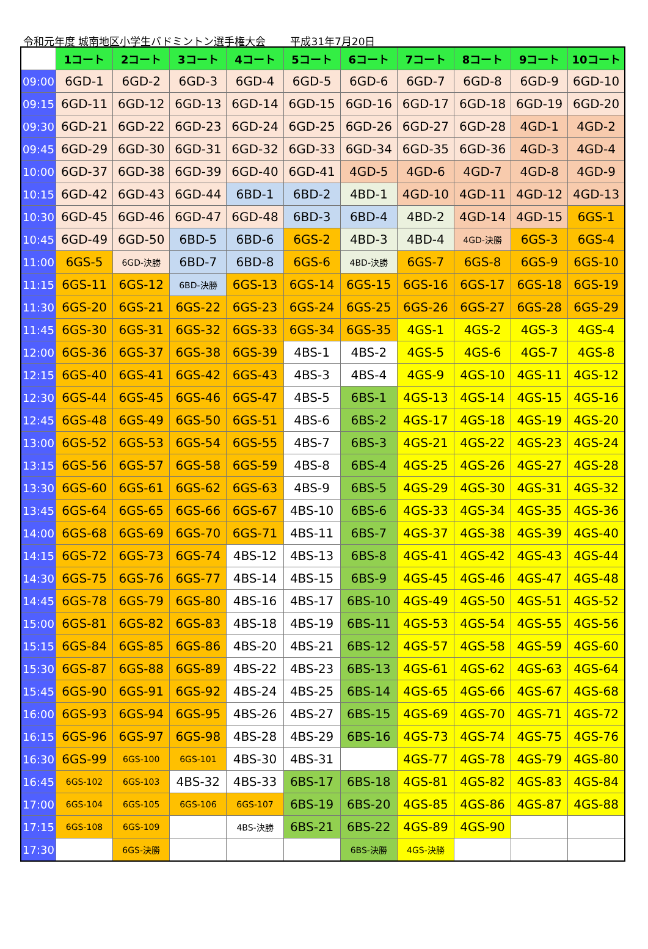令和元年度 城南地区小学生バドミントン選手権大会 平成31年7月20日
| | 1コート | 2コート | 3コート | 4コート | 5コート | 6コート | 7コート | 8コート | 9コート | 10コート |
| --- | --- | --- | --- | --- | --- | --- | --- | --- | --- | --- |
| 09:00 | 6GD-1 | 6GD-2 | 6GD-3 | 6GD-4 | 6GD-5 | 6GD-6 | 6GD-7 | 6GD-8 | 6GD-9 | 6GD-10 |
| 09:15 | 6GD-11 | 6GD-12 | 6GD-13 | 6GD-14 | 6GD-15 | 6GD-16 | 6GD-17 | 6GD-18 | 6GD-19 | 6GD-20 |
| 09:30 | 6GD-21 | 6GD-22 | 6GD-23 | 6GD-24 | 6GD-25 | 6GD-26 | 6GD-27 | 6GD-28 | 4GD-1 | 4GD-2 |
| 09:45 | 6GD-29 | 6GD-30 | 6GD-31 | 6GD-32 | 6GD-33 | 6GD-34 | 6GD-35 | 6GD-36 | 4GD-3 | 4GD-4 |
| 10:00 | 6GD-37 | 6GD-38 | 6GD-39 | 6GD-40 | 6GD-41 | 4GD-5 | 4GD-6 | 4GD-7 | 4GD-8 | 4GD-9 |
| 10:15 | 6GD-42 | 6GD-43 | 6GD-44 | 6BD-1 | 6BD-2 | 4BD-1 | 4GD-10 | 4GD-11 | 4GD-12 | 4GD-13 |
| 10:30 | 6GD-45 | 6GD-46 | 6GD-47 | 6GD-48 | 6BD-3 | 6BD-4 | 4BD-2 | 4GD-14 | 4GD-15 | 6GS-1 |
| 10:45 | 6GD-49 | 6GD-50 | 6BD-5 | 6BD-6 | 6GS-2 | 4BD-3 | 4BD-4 | 4GD-決勝 | 6GS-3 | 6GS-4 |
| 11:00 | 6GS-5 | 6GD-決勝 | 6BD-7 | 6BD-8 | 6GS-6 | 4BD-決勝 | 6GS-7 | 6GS-8 | 6GS-9 | 6GS-10 |
| 11:15 | 6GS-11 | 6GS-12 | 6BD-決勝 | 6GS-13 | 6GS-14 | 6GS-15 | 6GS-16 | 6GS-17 | 6GS-18 | 6GS-19 |
| 11:30 | 6GS-20 | 6GS-21 | 6GS-22 | 6GS-23 | 6GS-24 | 6GS-25 | 6GS-26 | 6GS-27 | 6GS-28 | 6GS-29 |
| 11:45 | 6GS-30 | 6GS-31 | 6GS-32 | 6GS-33 | 6GS-34 | 6GS-35 | 4GS-1 | 4GS-2 | 4GS-3 | 4GS-4 |
| 12:00 | 6GS-36 | 6GS-37 | 6GS-38 | 6GS-39 | 4BS-1 | 4BS-2 | 4GS-5 | 4GS-6 | 4GS-7 | 4GS-8 |
| 12:15 | 6GS-40 | 6GS-41 | 6GS-42 | 6GS-43 | 4BS-3 | 4BS-4 | 4GS-9 | 4GS-10 | 4GS-11 | 4GS-12 |
| 12:30 | 6GS-44 | 6GS-45 | 6GS-46 | 6GS-47 | 4BS-5 | 6BS-1 | 4GS-13 | 4GS-14 | 4GS-15 | 4GS-16 |
| 12:45 | 6GS-48 | 6GS-49 | 6GS-50 | 6GS-51 | 4BS-6 | 6BS-2 | 4GS-17 | 4GS-18 | 4GS-19 | 4GS-20 |
| 13:00 | 6GS-52 | 6GS-53 | 6GS-54 | 6GS-55 | 4BS-7 | 6BS-3 | 4GS-21 | 4GS-22 | 4GS-23 | 4GS-24 |
| 13:15 | 6GS-56 | 6GS-57 | 6GS-58 | 6GS-59 | 4BS-8 | 6BS-4 | 4GS-25 | 4GS-26 | 4GS-27 | 4GS-28 |
| 13:30 | 6GS-60 | 6GS-61 | 6GS-62 | 6GS-63 | 4BS-9 | 6BS-5 | 4GS-29 | 4GS-30 | 4GS-31 | 4GS-32 |
| 13:45 | 6GS-64 | 6GS-65 | 6GS-66 | 6GS-67 | 4BS-10 | 6BS-6 | 4GS-33 | 4GS-34 | 4GS-35 | 4GS-36 |
| 14:00 | 6GS-68 | 6GS-69 | 6GS-70 | 6GS-71 | 4BS-11 | 6BS-7 | 4GS-37 | 4GS-38 | 4GS-39 | 4GS-40 |
| 14:15 | 6GS-72 | 6GS-73 | 6GS-74 | 4BS-12 | 4BS-13 | 6BS-8 | 4GS-41 | 4GS-42 | 4GS-43 | 4GS-44 |
| 14:30 | 6GS-75 | 6GS-76 | 6GS-77 | 4BS-14 | 4BS-15 | 6BS-9 | 4GS-45 | 4GS-46 | 4GS-47 | 4GS-48 |
| 14:45 | 6GS-78 | 6GS-79 | 6GS-80 | 4BS-16 | 4BS-17 | 6BS-10 | 4GS-49 | 4GS-50 | 4GS-51 | 4GS-52 |
| 15:00 | 6GS-81 | 6GS-82 | 6GS-83 | 4BS-18 | 4BS-19 | 6BS-11 | 4GS-53 | 4GS-54 | 4GS-55 | 4GS-56 |
| 15:15 | 6GS-84 | 6GS-85 | 6GS-86 | 4BS-20 | 4BS-21 | 6BS-12 | 4GS-57 | 4GS-58 | 4GS-59 | 4GS-60 |
| 15:30 | 6GS-87 | 6GS-88 | 6GS-89 | 4BS-22 | 4BS-23 | 6BS-13 | 4GS-61 | 4GS-62 | 4GS-63 | 4GS-64 |
| 15:45 | 6GS-90 | 6GS-91 | 6GS-92 | 4BS-24 | 4BS-25 | 6BS-14 | 4GS-65 | 4GS-66 | 4GS-67 | 4GS-68 |
| 16:00 | 6GS-93 | 6GS-94 | 6GS-95 | 4BS-26 | 4BS-27 | 6BS-15 | 4GS-69 | 4GS-70 | 4GS-71 | 4GS-72 |
| 16:15 | 6GS-96 | 6GS-97 | 6GS-98 | 4BS-28 | 4BS-29 | 6BS-16 | 4GS-73 | 4GS-74 | 4GS-75 | 4GS-76 |
| 16:30 | 6GS-99 | 6GS-100 | 6GS-101 | 4BS-30 | 4BS-31 | | 4GS-77 | 4GS-78 | 4GS-79 | 4GS-80 |
| 16:45 | 6GS-102 | 6GS-103 | 4BS-32 | 4BS-33 | 6BS-17 | 6BS-18 | 4GS-81 | 4GS-82 | 4GS-83 | 4GS-84 |
| 17:00 | 6GS-104 | 6GS-105 | 6GS-106 | 6GS-107 | 6BS-19 | 6BS-20 | 4GS-85 | 4GS-86 | 4GS-87 | 4GS-88 |
| 17:15 | 6GS-108 | 6GS-109 | | 4BS-決勝 | 6BS-21 | 6BS-22 | 4GS-89 | 4GS-90 | | |
| 17:30 | | 6GS-決勝 | | | | 6BS-決勝 | 4GS-決勝 | | | |